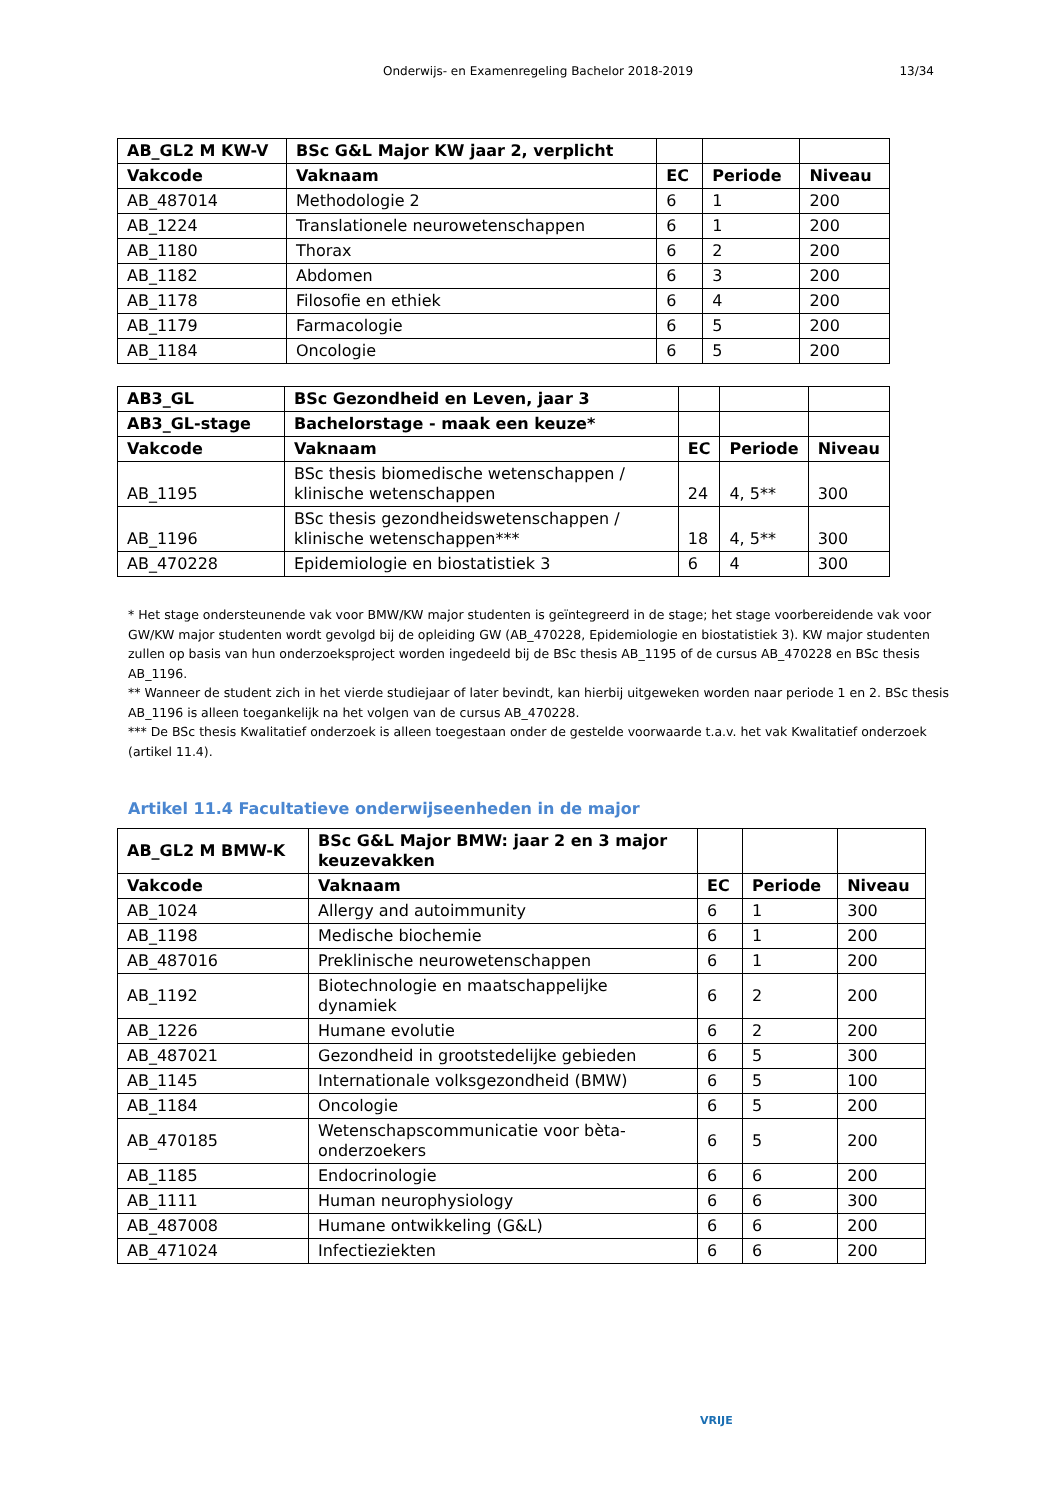Onderwijs- en Examenregeling Bachelor 2018-2019 13/34
| AB_GL2 M KW-V | BSc G&L Major KW jaar 2, verplicht | | | |
| --- | --- | --- | --- | --- |
| Vakcode | Vaknaam | EC | Periode | Niveau |
| AB_487014 | Methodologie 2 | 6 | 1 | 200 |
| AB_1224 | Translationele neurowetenschappen | 6 | 1 | 200 |
| AB_1180 | Thorax | 6 | 2 | 200 |
| AB_1182 | Abdomen | 6 | 3 | 200 |
| AB_1178 | Filosofie en ethiek | 6 | 4 | 200 |
| AB_1179 | Farmacologie | 6 | 5 | 200 |
| AB_1184 | Oncologie | 6 | 5 | 200 |
| AB3_GL | BSc Gezondheid en Leven, jaar 3 | | | |
| --- | --- | --- | --- | --- |
| AB3_GL-stage | Bachelorstage - maak een keuze* | | | |
| Vakcode | Vaknaam | EC | Periode | Niveau |
| AB_1195 | BSc thesis biomedische wetenschappen / klinische wetenschappen | 24 | 4, 5** | 300 |
| AB_1196 | BSc thesis gezondheidswetenschappen / klinische wetenschappen*** | 18 | 4, 5** | 300 |
| AB_470228 | Epidemiologie en biostatistiek 3 | 6 | 4 | 300 |
* Het stage ondersteunende vak voor BMW/KW major studenten is geïntegreerd in de stage; het stage voorbereidende vak voor GW/KW major studenten wordt gevolgd bij de opleiding GW (AB_470228, Epidemiologie en biostatistiek 3). KW major studenten zullen op basis van hun onderzoeksproject worden ingedeeld bij de BSc thesis AB_1195 of de cursus AB_470228 en BSc thesis AB_1196.
** Wanneer de student zich in het vierde studiejaar of later bevindt, kan hierbij uitgeweken worden naar periode 1 en 2. BSc thesis AB_1196 is alleen toegankelijk na het volgen van de cursus AB_470228.
*** De BSc thesis Kwalitatief onderzoek is alleen toegestaan onder de gestelde voorwaarde t.a.v. het vak Kwalitatief onderzoek (artikel 11.4).
Artikel 11.4 Facultatieve onderwijseenheden in de major
| AB_GL2 M BMW-K | BSc G&L Major BMW: jaar 2 en 3 major keuzevakken | | | |
| --- | --- | --- | --- | --- |
| Vakcode | Vaknaam | EC | Periode | Niveau |
| AB_1024 | Allergy and autoimmunity | 6 | 1 | 300 |
| AB_1198 | Medische biochemie | 6 | 1 | 200 |
| AB_487016 | Preklinische neurowetenschappen | 6 | 1 | 200 |
| AB_1192 | Biotechnologie en maatschappelijke dynamiek | 6 | 2 | 200 |
| AB_1226 | Humane evolutie | 6 | 2 | 200 |
| AB_487021 | Gezondheid in grootstedelijke gebieden | 6 | 5 | 300 |
| AB_1145 | Internationale volksgezondheid (BMW) | 6 | 5 | 100 |
| AB_1184 | Oncologie | 6 | 5 | 200 |
| AB_470185 | Wetenschapscommunicatie voor bèta-onderzoekers | 6 | 5 | 200 |
| AB_1185 | Endocrinologie | 6 | 6 | 200 |
| AB_1111 | Human neurophysiology | 6 | 6 | 300 |
| AB_487008 | Humane ontwikkeling (G&L) | 6 | 6 | 200 |
| AB_471024 | Infectieziekten | 6 | 6 | 200 |
VRIJE